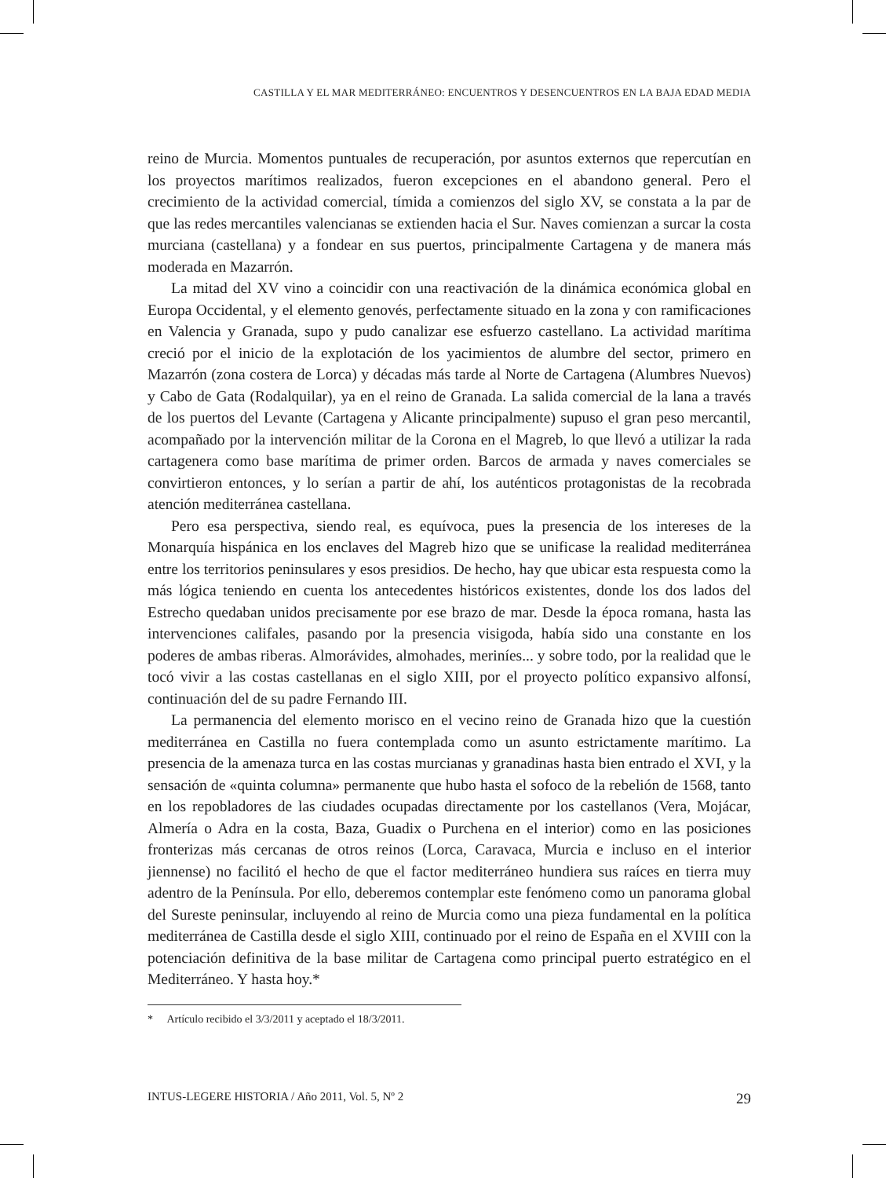CASTILLA Y EL MAR MEDITERRÁNEO: ENCUENTROS Y DESENCUENTROS EN LA BAJA EDAD MEDIA
reino de Murcia. Momentos puntuales de recuperación, por asuntos externos que repercutían en los proyectos marítimos realizados, fueron excepciones en el abandono general. Pero el crecimiento de la actividad comercial, tímida a comienzos del siglo XV, se constata a la par de que las redes mercantiles valencianas se extienden hacia el Sur. Naves comienzan a surcar la costa murciana (castellana) y a fondear en sus puertos, principalmente Cartagena y de manera más moderada en Mazarrón.
La mitad del XV vino a coincidir con una reactivación de la dinámica económica global en Europa Occidental, y el elemento genovés, perfectamente situado en la zona y con ramificaciones en Valencia y Granada, supo y pudo canalizar ese esfuerzo castellano. La actividad marítima creció por el inicio de la explotación de los yacimientos de alumbre del sector, primero en Mazarrón (zona costera de Lorca) y décadas más tarde al Norte de Cartagena (Alumbres Nuevos) y Cabo de Gata (Rodalquilar), ya en el reino de Granada. La salida comercial de la lana a través de los puertos del Levante (Cartagena y Alicante principalmente) supuso el gran peso mercantil, acompañado por la intervención militar de la Corona en el Magreb, lo que llevó a utilizar la rada cartagenera como base marítima de primer orden. Barcos de armada y naves comerciales se convirtieron entonces, y lo serían a partir de ahí, los auténticos protagonistas de la recobrada atención mediterránea castellana.
Pero esa perspectiva, siendo real, es equívoca, pues la presencia de los intereses de la Monarquía hispánica en los enclaves del Magreb hizo que se unificase la realidad mediterránea entre los territorios peninsulares y esos presidios. De hecho, hay que ubicar esta respuesta como la más lógica teniendo en cuenta los antecedentes históricos existentes, donde los dos lados del Estrecho quedaban unidos precisamente por ese brazo de mar. Desde la época romana, hasta las intervenciones califales, pasando por la presencia visigoda, había sido una constante en los poderes de ambas riberas. Almorávides, almohades, meriníes... y sobre todo, por la realidad que le tocó vivir a las costas castellanas en el siglo XIII, por el proyecto político expansivo alfonsí, continuación del de su padre Fernando III.
La permanencia del elemento morisco en el vecino reino de Granada hizo que la cuestión mediterránea en Castilla no fuera contemplada como un asunto estrictamente marítimo. La presencia de la amenaza turca en las costas murcianas y granadinas hasta bien entrado el XVI, y la sensación de «quinta columna» permanente que hubo hasta el sofoco de la rebelión de 1568, tanto en los repobladores de las ciudades ocupadas directamente por los castellanos (Vera, Mojácar, Almería o Adra en la costa, Baza, Guadix o Purchena en el interior) como en las posiciones fronterizas más cercanas de otros reinos (Lorca, Caravaca, Murcia e incluso en el interior jiennense) no facilitó el hecho de que el factor mediterráneo hundiera sus raíces en tierra muy adentro de la Península. Por ello, deberemos contemplar este fenómeno como un panorama global del Sureste peninsular, incluyendo al reino de Murcia como una pieza fundamental en la política mediterránea de Castilla desde el siglo XIII, continuado por el reino de España en el XVIII con la potenciación definitiva de la base militar de Cartagena como principal puerto estratégico en el Mediterráneo. Y hasta hoy.*
* Artículo recibido el 3/3/2011 y aceptado el 18/3/2011.
INTUS-LEGERE HISTORIA / Año 2011, Vol. 5, Nº 2 29